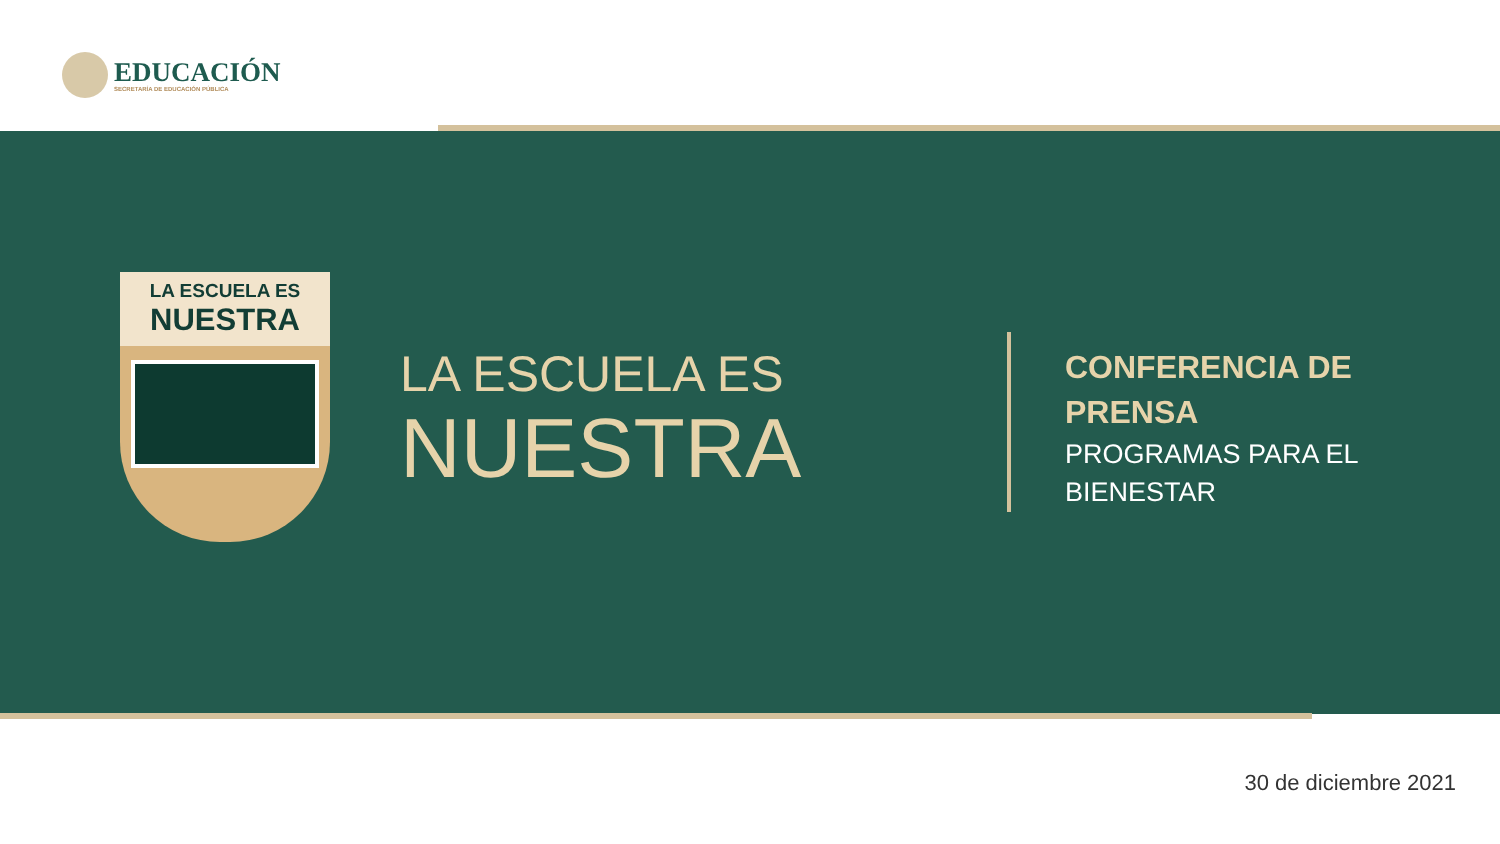EDUCACIÓN
SECRETARÍA DE EDUCACIÓN PÚBLICA
LA ESCUELA ES
NUESTRA
LA ESCUELA ES
NUESTRA
CONFERENCIA DE
PRENSA
PROGRAMAS PARA EL
BIENESTAR
30 de diciembre 2021